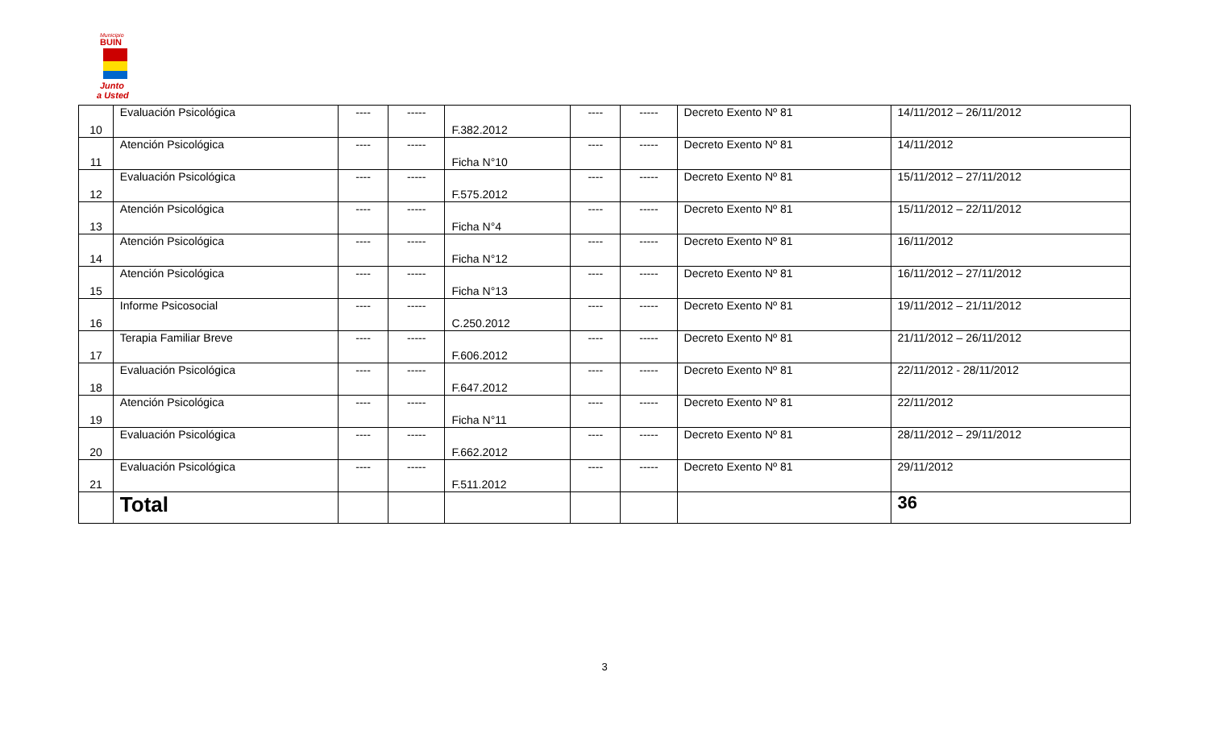Municipio
BUIN
Junto
a Usted
| 10 | Evaluación Psicológica | ---- | ----- | F.382.2012 | ---- | ----- | Decreto Exento Nº 81 | 14/11/2012 – 26/11/2012 |
| 11 | Atención Psicológica | ---- | ----- | Ficha N°10 | ---- | ----- | Decreto Exento Nº 81 | 14/11/2012 |
| 12 | Evaluación Psicológica | ---- | ----- | F.575.2012 | ---- | ----- | Decreto Exento Nº 81 | 15/11/2012 – 27/11/2012 |
| 13 | Atención Psicológica | ---- | ----- | Ficha N°4 | ---- | ----- | Decreto Exento Nº 81 | 15/11/2012 – 22/11/2012 |
| 14 | Atención Psicológica | ---- | ----- | Ficha N°12 | ---- | ----- | Decreto Exento Nº 81 | 16/11/2012 |
| 15 | Atención Psicológica | ---- | ----- | Ficha N°13 | ---- | ----- | Decreto Exento Nº 81 | 16/11/2012 – 27/11/2012 |
| 16 | Informe Psicosocial | ---- | ----- | C.250.2012 | ---- | ----- | Decreto Exento Nº 81 | 19/11/2012 – 21/11/2012 |
| 17 | Terapia Familiar Breve | ---- | ----- | F.606.2012 | ---- | ----- | Decreto Exento Nº 81 | 21/11/2012 – 26/11/2012 |
| 18 | Evaluación Psicológica | ---- | ----- | F.647.2012 | ---- | ----- | Decreto Exento Nº 81 | 22/11/2012 - 28/11/2012 |
| 19 | Atención Psicológica | ---- | ----- | Ficha N°11 | ---- | ----- | Decreto Exento Nº 81 | 22/11/2012 |
| 20 | Evaluación Psicológica | ---- | ----- | F.662.2012 | ---- | ----- | Decreto Exento Nº 81 | 28/11/2012 – 29/11/2012 |
| 21 | Evaluación Psicológica | ---- | ----- | F.511.2012 | ---- | ----- | Decreto Exento Nº 81 | 29/11/2012 |
| | Total | | | | | | | 36 |
3